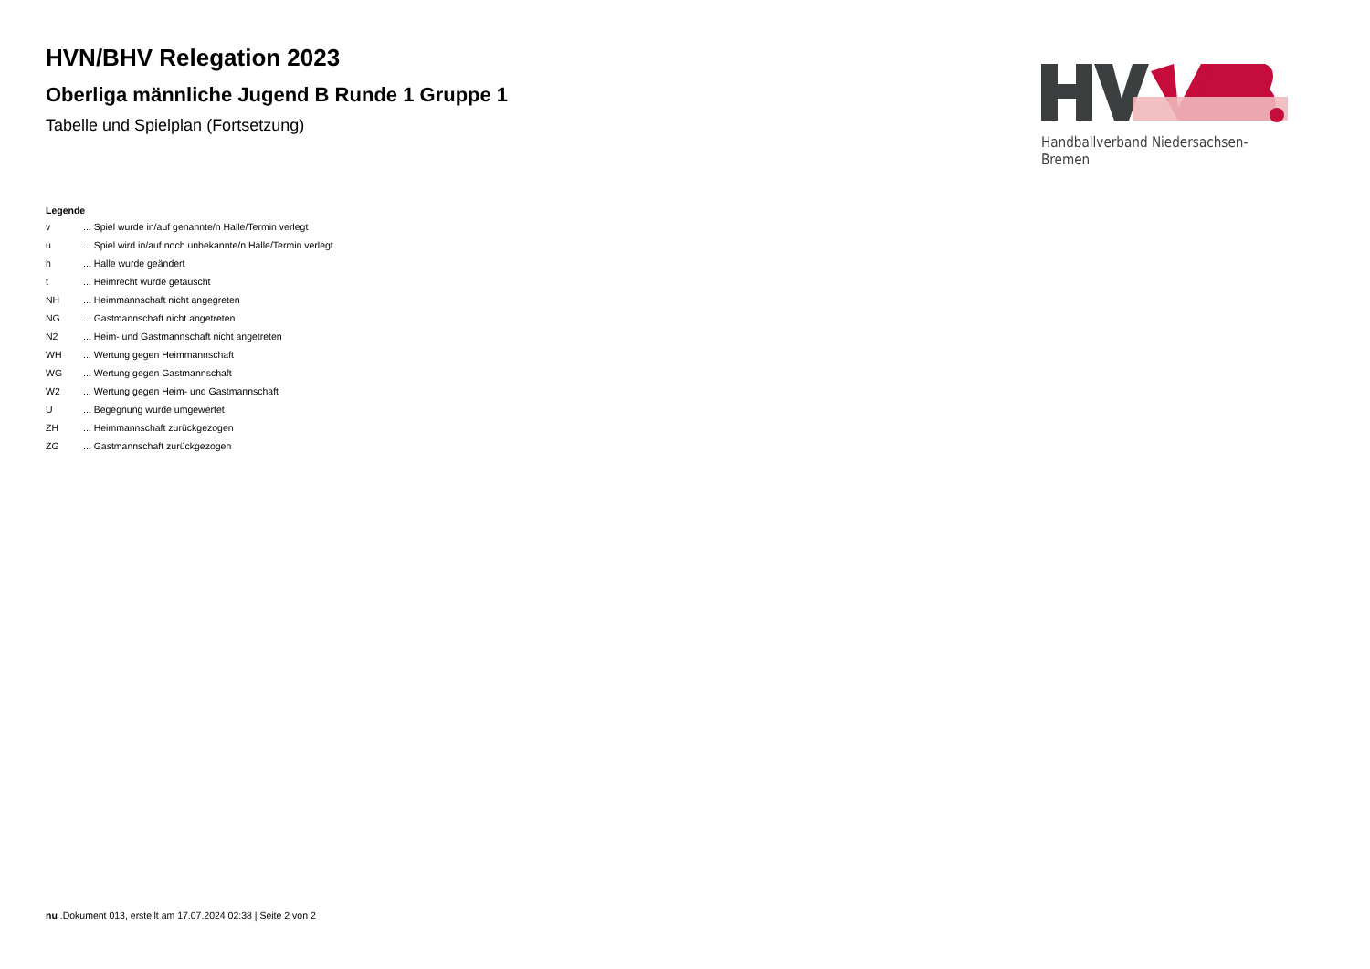HVN/BHV Relegation 2023
Oberliga männliche Jugend B Runde 1 Gruppe 1
Tabelle und Spielplan (Fortsetzung)
Handballverband Niedersachsen-Bremen
Legende
| v | ... Spiel wurde in/auf genannte/n Halle/Termin verlegt |
| u | ... Spiel wird in/auf noch unbekannte/n Halle/Termin verlegt |
| h | ... Halle wurde geändert |
| t | ... Heimrecht wurde getauscht |
| NH | ... Heimmannschaft nicht angegreten |
| NG | ... Gastmannschaft nicht angetreten |
| N2 | ... Heim- und Gastmannschaft nicht angetreten |
| WH | ... Wertung gegen Heimmannschaft |
| WG | ... Wertung gegen Gastmannschaft |
| W2 | ... Wertung gegen Heim- und Gastmannschaft |
| U | ... Begegnung wurde umgewertet |
| ZH | ... Heimmannschaft zurückgezogen |
| ZG | ... Gastmannschaft zurückgezogen |
nu .Dokument 013, erstellt am 17.07.2024 02:38 | Seite 2 von 2